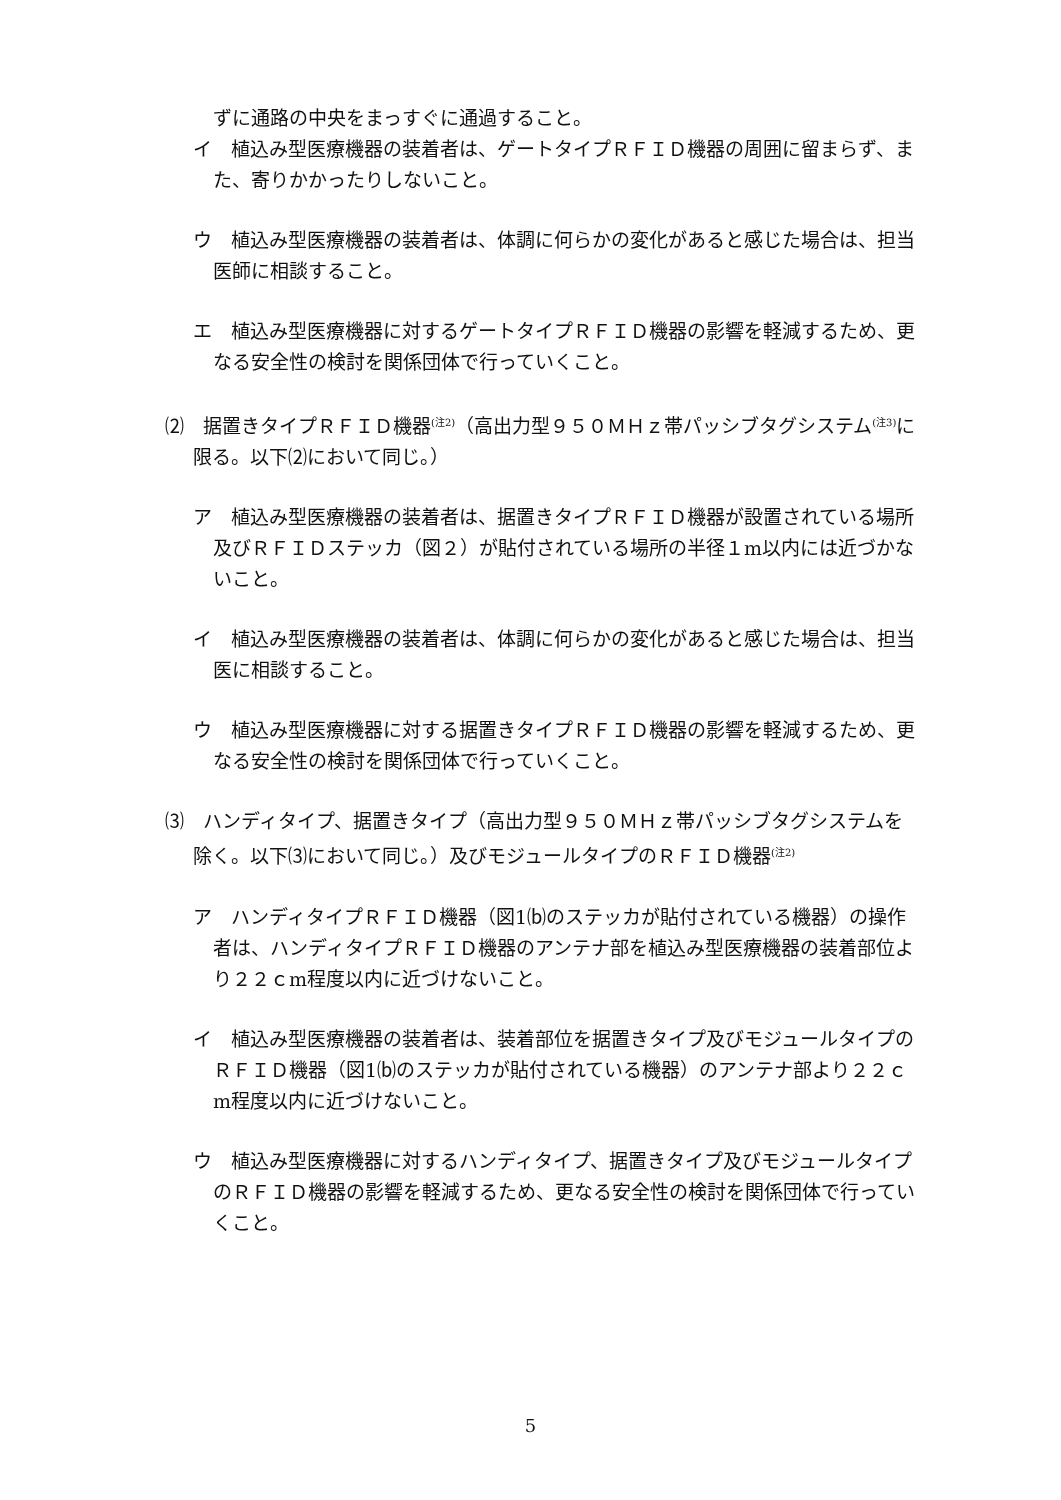ずに通路の中央をまっすぐに通過すること。
イ　植込み型医療機器の装着者は、ゲートタイプＲＦＩＤ機器の周囲に留まらず、また、寄りかかったりしないこと。
ウ　植込み型医療機器の装着者は、体調に何らかの変化があると感じた場合は、担当医師に相談すること。
エ　植込み型医療機器に対するゲートタイプＲＦＩＤ機器の影響を軽減するため、更なる安全性の検討を関係団体で行っていくこと。
⑵　据置きタイプＲＦＩＤ機器<sup>(注2)</sup>（高出力型９５０ＭＨｚ帯パッシブタグシステム<sup>(注3)</sup>に限る。以下⑵において同じ。）
ア　植込み型医療機器の装着者は、据置きタイプＲＦＩＤ機器が設置されている場所及びＲＦＩＤステッカ（図２）が貼付されている場所の半径１m以内には近づかないこと。
イ　植込み型医療機器の装着者は、体調に何らかの変化があると感じた場合は、担当医に相談すること。
ウ　植込み型医療機器に対する据置きタイプＲＦＩＤ機器の影響を軽減するため、更なる安全性の検討を関係団体で行っていくこと。
⑶　ハンディタイプ、据置きタイプ（高出力型９５０ＭＨｚ帯パッシブタグシステムを除く。以下⑶において同じ。）及びモジュールタイプのＲＦＩＤ機器<sup>(注2)</sup>
ア　ハンディタイプＲＦＩＤ機器（図1⒝のステッカが貼付されている機器）の操作者は、ハンディタイプＲＦＩＤ機器のアンテナ部を植込み型医療機器の装着部位より２２ｃm程度以内に近づけないこと。
イ　植込み型医療機器の装着者は、装着部位を据置きタイプ及びモジュールタイプのＲＦＩＤ機器（図1⒝のステッカが貼付されている機器）のアンテナ部より２２ｃm程度以内に近づけないこと。
ウ　植込み型医療機器に対するハンディタイプ、据置きタイプ及びモジュールタイプのＲＦＩＤ機器の影響を軽減するため、更なる安全性の検討を関係団体で行っていくこと。
5